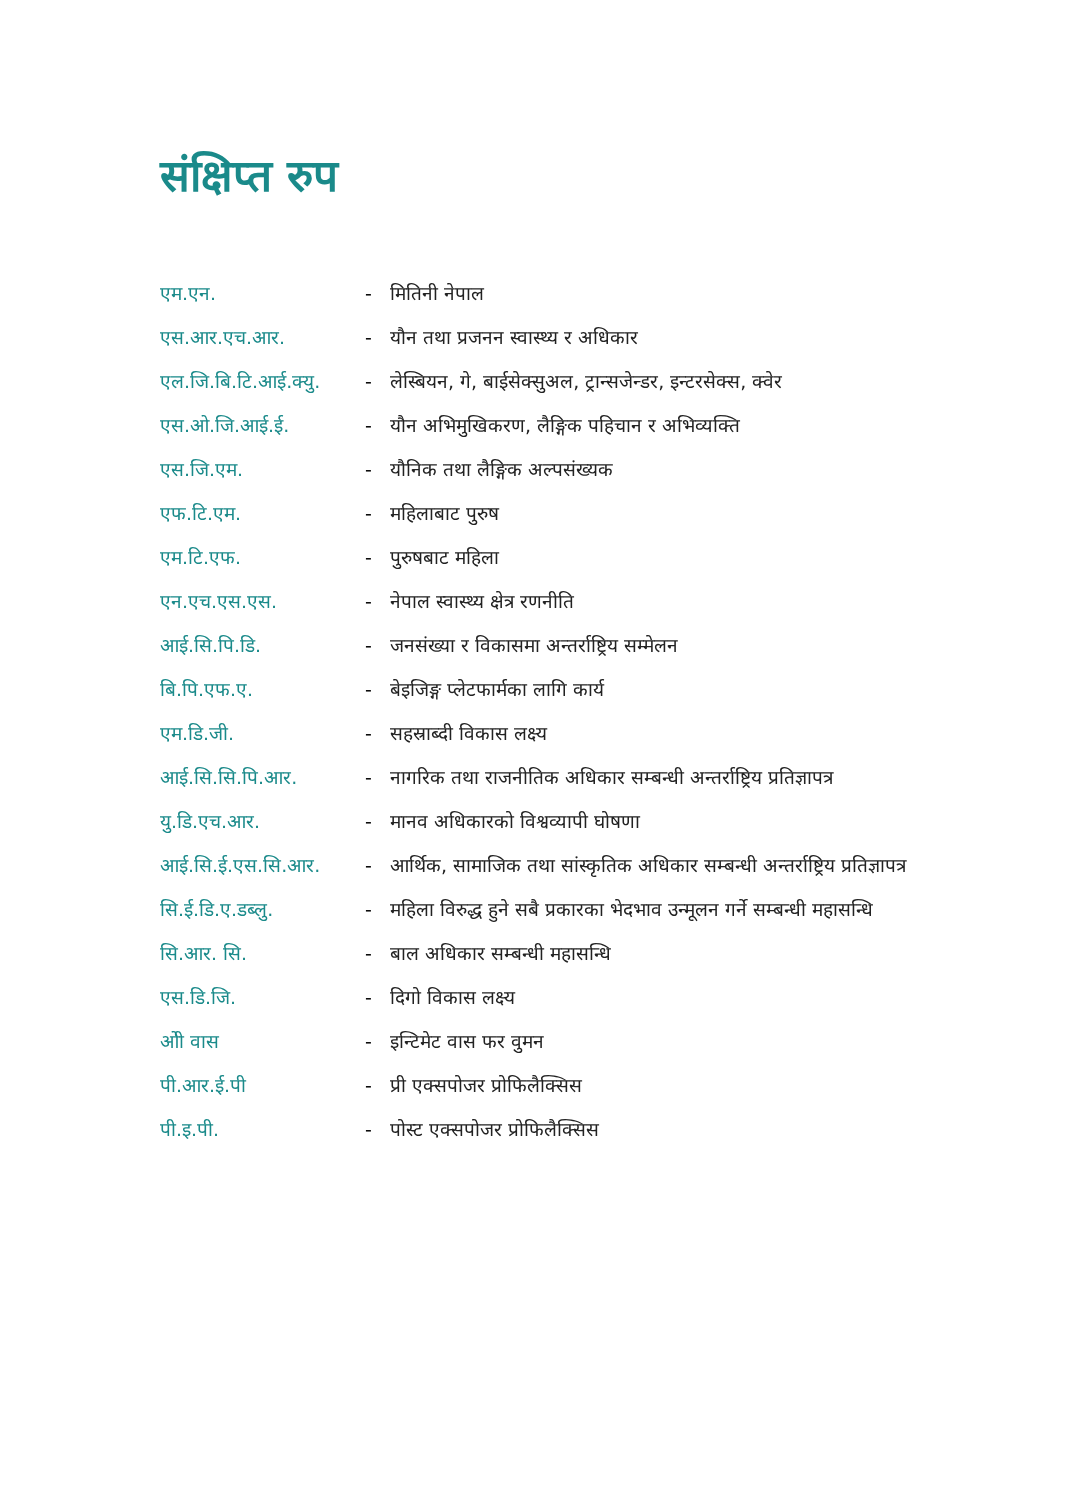संक्षिप्त रुप
| एम.एन. | - | मितिनी नेपाल |
| एस.आर.एच.आर. | - | यौन तथा प्रजनन स्वास्थ्य र अधिकार |
| एल.जि.बि.टि.आई.क्यु. | - | लेस्बियन, गे, बाईसेक्सुअल, ट्रान्सजेन्डर, इन्टरसेक्स, क्वेर |
| एस.ओ.जि.आई.ई. | - | यौन अभिमुखिकरण, लैङ्गिक पहिचान र अभिव्यक्ति |
| एस.जि.एम. | - | यौनिक तथा लैङ्गिक अल्पसंख्यक |
| एफ.टि.एम. | - | महिलाबाट पुरुष |
| एम.टि.एफ. | - | पुरुषबाट महिला |
| एन.एच.एस.एस. | - | नेपाल स्वास्थ्य क्षेत्र रणनीति |
| आई.सि.पि.डि. | - | जनसंख्या र विकासमा अन्तर्राष्ट्रिय सम्मेलन |
| बि.पि.एफ.ए. | - | बेइजिङ्ग प्लेटफार्मका लागि कार्य |
| एम.डि.जी. | - | सहस्राब्दी विकास लक्ष्य |
| आई.सि.सि.पि.आर. | - | नागरिक तथा राजनीतिक अधिकार सम्बन्धी अन्तर्राष्ट्रिय प्रतिज्ञापत्र |
| यु.डि.एच.आर. | - | मानव अधिकारको विश्वव्यापी घोषणा |
| आई.सि.ई.एस.सि.आर. | - | आर्थिक, सामाजिक तथा सांस्कृतिक अधिकार सम्बन्धी अन्तर्राष्ट्रिय प्रतिज्ञापत्र |
| सि.ई.डि.ए.डब्लु. | - | महिला विरुद्ध हुने सबै प्रकारका भेदभाव उन्मूलन गर्ने सम्बन्धी महासन्धि |
| सि.आर. सि. | - | बाल अधिकार सम्बन्धी महासन्धि |
| एस.डि.जि. | - | दिगो विकास लक्ष्य |
| ओी वास | - | इन्टिमेट वास फर वुमन |
| पी.आर.ई.पी | - | प्री एक्सपोजर प्रोफिलैक्सिस |
| पी.इ.पी. | - | पोस्ट एक्सपोजर प्रोफिलैक्सिस |